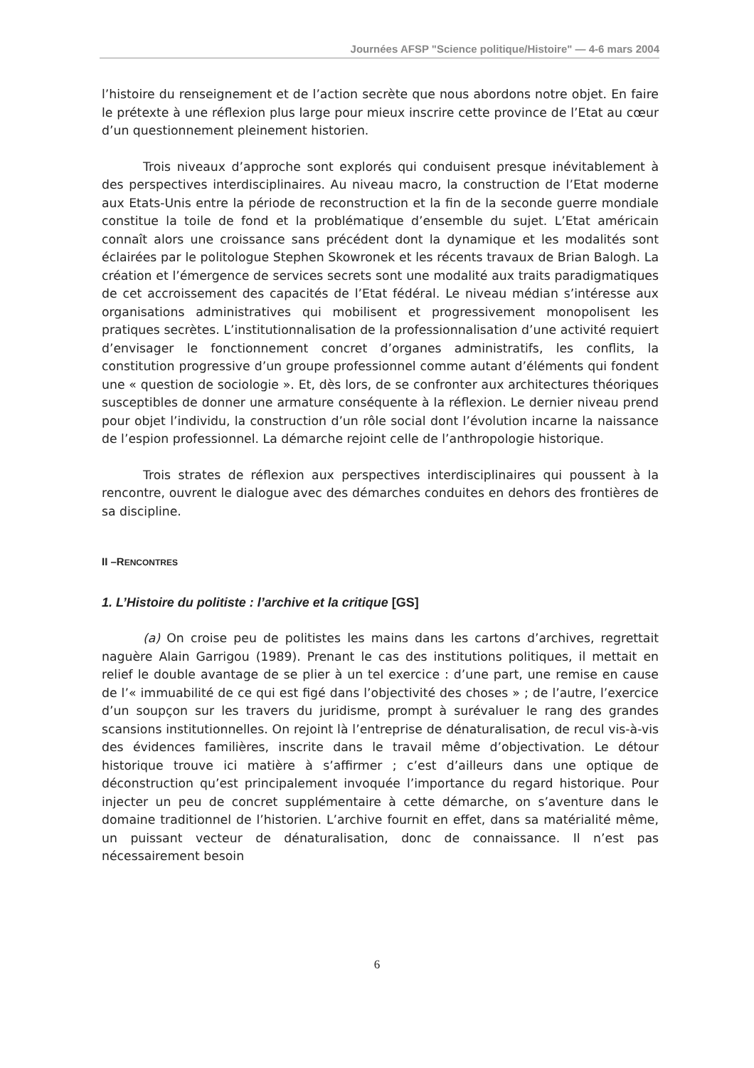Journées AFSP "Science politique/Histoire" — 4-6 mars 2004
l’histoire du renseignement et de l’action secrète que nous abordons notre objet. En faire le prétexte à une réflexion plus large pour mieux inscrire cette province de l’Etat au cœur d’un questionnement pleinement historien.
Trois niveaux d’approche sont explorés qui conduisent presque inévitablement à des perspectives interdisciplinaires. Au niveau macro, la construction de l’Etat moderne aux Etats-Unis entre la période de reconstruction et la fin de la seconde guerre mondiale constitue la toile de fond et la problématique d’ensemble du sujet. L’Etat américain connaît alors une croissance sans précédent dont la dynamique et les modalités sont éclairées par le politologue Stephen Skowronek et les récents travaux de Brian Balogh. La création et l’émergence de services secrets sont une modalité aux traits paradigmatiques de cet accroissement des capacités de l’Etat fédéral. Le niveau médian s’intéresse aux organisations administratives qui mobilisent et progressivement monopolisent les pratiques secrètes. L’institutionnalisation de la professionnalisation d’une activité requiert d’envisager le fonctionnement concret d’organes administratifs, les conflits, la constitution progressive d’un groupe professionnel comme autant d’éléments qui fondent une « question de sociologie ». Et, dès lors, de se confronter aux architectures théoriques susceptibles de donner une armature conséquente à la réflexion. Le dernier niveau prend pour objet l’individu, la construction d’un rôle social dont l’évolution incarne la naissance de l’espion professionnel. La démarche rejoint celle de l’anthropologie historique.
Trois strates de réflexion aux perspectives interdisciplinaires qui poussent à la rencontre, ouvrent le dialogue avec des démarches conduites en dehors des frontières de sa discipline.
II –RENCONTRES
1. L’Histoire du politiste : l’archive et la critique [GS]
(a) On croise peu de politistes les mains dans les cartons d’archives, regrettait naguère Alain Garrigou (1989). Prenant le cas des institutions politiques, il mettait en relief le double avantage de se plier à un tel exercice : d’une part, une remise en cause de l’« immuabilité de ce qui est figé dans l’objectivité des choses » ; de l’autre, l’exercice d’un soupçon sur les travers du juridisme, prompt à surévaluer le rang des grandes scansions institutionnelles. On rejoint là l’entreprise de dénaturalisation, de recul vis-à-vis des évidences familières, inscrite dans le travail même d’objectivation. Le détour historique trouve ici matière à s’affirmer ; c’est d’ailleurs dans une optique de déconstruction qu’est principalement invoquée l’importance du regard historique. Pour injecter un peu de concret supplémentaire à cette démarche, on s’aventure dans le domaine traditionnel de l’historien. L’archive fournit en effet, dans sa matérialité même, un puissant vecteur de dénaturalisation, donc de connaissance. Il n’est pas nécessairement besoin
6